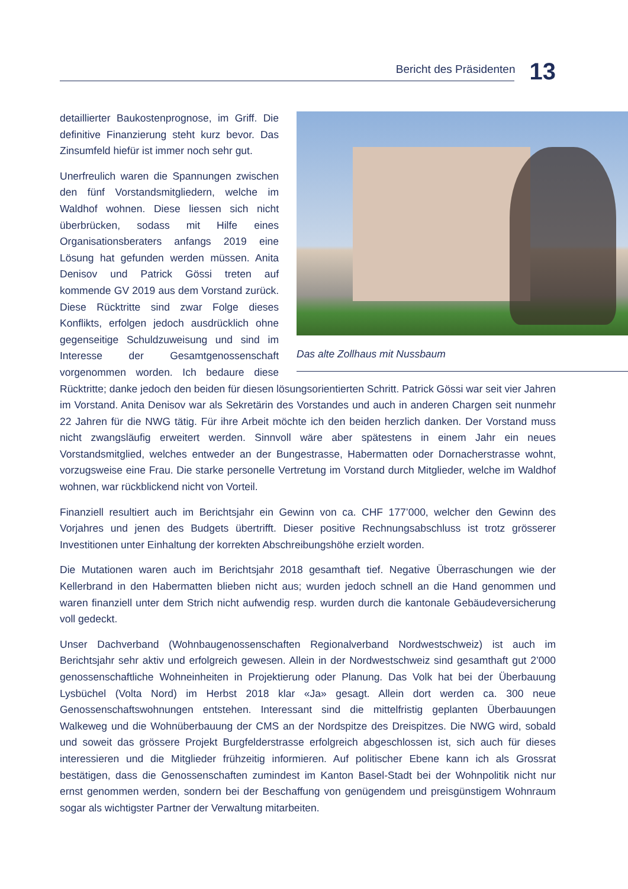Bericht des Präsidenten 13
Das alte Zollhaus mit Nussbaum
detaillierter Baukostenprognose, im Griff. Die definitive Finanzierung steht kurz bevor. Das Zinsumfeld hiefür ist immer noch sehr gut.
Unerfreulich waren die Spannungen zwischen den fünf Vorstandsmitgliedern, welche im Waldhof wohnen. Diese liessen sich nicht überbrücken, sodass mit Hilfe eines Organisationsberaters anfangs 2019 eine Lösung hat gefunden werden müssen. Anita Denisov und Patrick Gössi treten auf kommende GV 2019 aus dem Vorstand zurück. Diese Rücktritte sind zwar Folge dieses Konflikts, erfolgen jedoch ausdrücklich ohne gegenseitige Schuldzuweisung und sind im Interesse der Gesamtgenossenschaft vorgenommen worden. Ich bedaure diese Rücktritte; danke jedoch den beiden für diesen lösungsorientierten Schritt. Patrick Gössi war seit vier Jahren im Vorstand. Anita Denisov war als Sekretärin des Vorstandes und auch in anderen Chargen seit nunmehr 22 Jahren für die NWG tätig. Für ihre Arbeit möchte ich den beiden herzlich danken. Der Vorstand muss nicht zwangsläufig erweitert werden. Sinnvoll wäre aber spätestens in einem Jahr ein neues Vorstandsmitglied, welches entweder an der Bungestrasse, Habermatten oder Dornacherstrasse wohnt, vorzugsweise eine Frau. Die starke personelle Vertretung im Vorstand durch Mitglieder, welche im Waldhof wohnen, war rückblickend nicht von Vorteil.
Finanziell resultiert auch im Berichtsjahr ein Gewinn von ca. CHF 177’000, welcher den Gewinn des Vorjahres und jenen des Budgets übertrifft. Dieser positive Rechnungsabschluss ist trotz grösserer Investitionen unter Einhaltung der korrekten Abschreibungshöhe erzielt worden.
Die Mutationen waren auch im Berichtsjahr 2018 gesamthaft tief. Negative Überraschungen wie der Kellerbrand in den Habermatten blieben nicht aus; wurden jedoch schnell an die Hand genommen und waren finanziell unter dem Strich nicht aufwendig resp. wurden durch die kantonale Gebäudeversicherung voll gedeckt.
Unser Dachverband (Wohnbaugenossenschaften Regionalverband Nordwestschweiz) ist auch im Berichtsjahr sehr aktiv und erfolgreich gewesen. Allein in der Nordwestschweiz sind gesamthaft gut 2’000 genossenschaftliche Wohneinheiten in Projektierung oder Planung. Das Volk hat bei der Überbauung Lysbüchel (Volta Nord) im Herbst 2018 klar «Ja» gesagt. Allein dort werden ca. 300 neue Genossenschaftswohnungen entstehen. Interessant sind die mittelfristig geplanten Überbauungen Walkeweg und die Wohnüberbauung der CMS an der Nordspitze des Dreispitzes. Die NWG wird, sobald und soweit das grössere Projekt Burgfelderstrasse erfolgreich abgeschlossen ist, sich auch für dieses interessieren und die Mitglieder frühzeitig informieren. Auf politischer Ebene kann ich als Grossrat bestätigen, dass die Genossenschaften zumindest im Kanton Basel-Stadt bei der Wohnpolitik nicht nur ernst genommen werden, sondern bei der Beschaffung von genügendem und preisgünstigem Wohnraum sogar als wichtigster Partner der Verwaltung mitarbeiten.